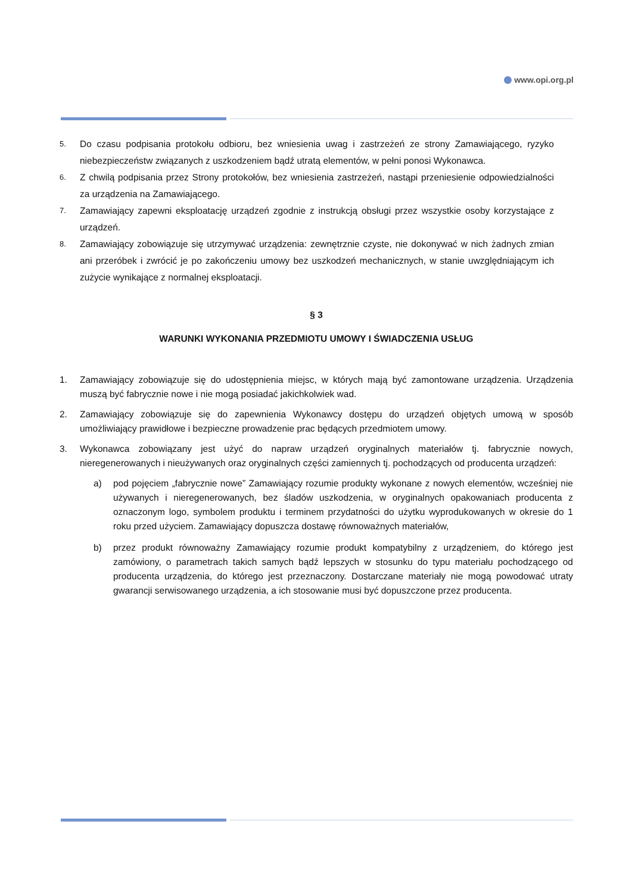www.opi.org.pl
5.
Do czasu podpisania protokołu odbioru, bez wniesienia uwag i zastrzeżeń ze strony Zamawiającego, ryzyko niebezpieczeństw związanych z uszkodzeniem bądź utratą elementów, w pełni ponosi Wykonawca.
6.
Z chwilą podpisania przez Strony protokołów, bez wniesienia zastrzeżeń, nastąpi przeniesienie odpowiedzialności za urządzenia na Zamawiającego.
7.
Zamawiający zapewni eksploatację urządzeń zgodnie z instrukcją obsługi przez wszystkie osoby korzystające z urządzeń.
8.
Zamawiający zobowiązuje się utrzymywać urządzenia: zewnętrznie czyste, nie dokonywać w nich żadnych zmian ani przeróbek i zwrócić je po zakończeniu umowy bez uszkodzeń mechanicznych, w stanie uwzględniającym ich zużycie wynikające z normalnej eksploatacji.
§ 3
WARUNKI WYKONANIA PRZEDMIOTU UMOWY I ŚWIADCZENIA USŁUG
1. Zamawiający zobowiązuje się do udostępnienia miejsc, w których mają być zamontowane urządzenia. Urządzenia muszą być fabrycznie nowe i nie mogą posiadać jakichkolwiek wad.
2. Zamawiający zobowiązuje się do zapewnienia Wykonawcy dostępu do urządzeń objętych umową w sposób umożliwiający prawidłowe i bezpieczne prowadzenie prac będących przedmiotem umowy.
3. Wykonawca zobowiązany jest użyć do napraw urządzeń oryginalnych materiałów tj. fabrycznie nowych, nieregenerowanych i nieużywanych oraz oryginalnych części zamiennych tj. pochodzących od producenta urządzeń:
a) pod pojęciem „fabrycznie nowe” Zamawiający rozumie produkty wykonane z nowych elementów, wcześniej nie używanych i nieregenerowanych, bez śladów uszkodzenia, w oryginalnych opakowaniach producenta z oznaczonym logo, symbolem produktu i terminem przydatności do użytku wyprodukowanych w okresie do 1 roku przed użyciem. Zamawiający dopuszcza dostawę równoważnych materiałów,
b) przez produkt równoważny Zamawiający rozumie produkt kompatybilny z urządzeniem, do którego jest zamówiony, o parametrach takich samych bądź lepszych w stosunku do typu materiału pochodzącego od producenta urządzenia, do którego jest przeznaczony. Dostarczane materiały nie mogą powodować utraty gwarancji serwisowanego urządzenia, a ich stosowanie musi być dopuszczone przez producenta.